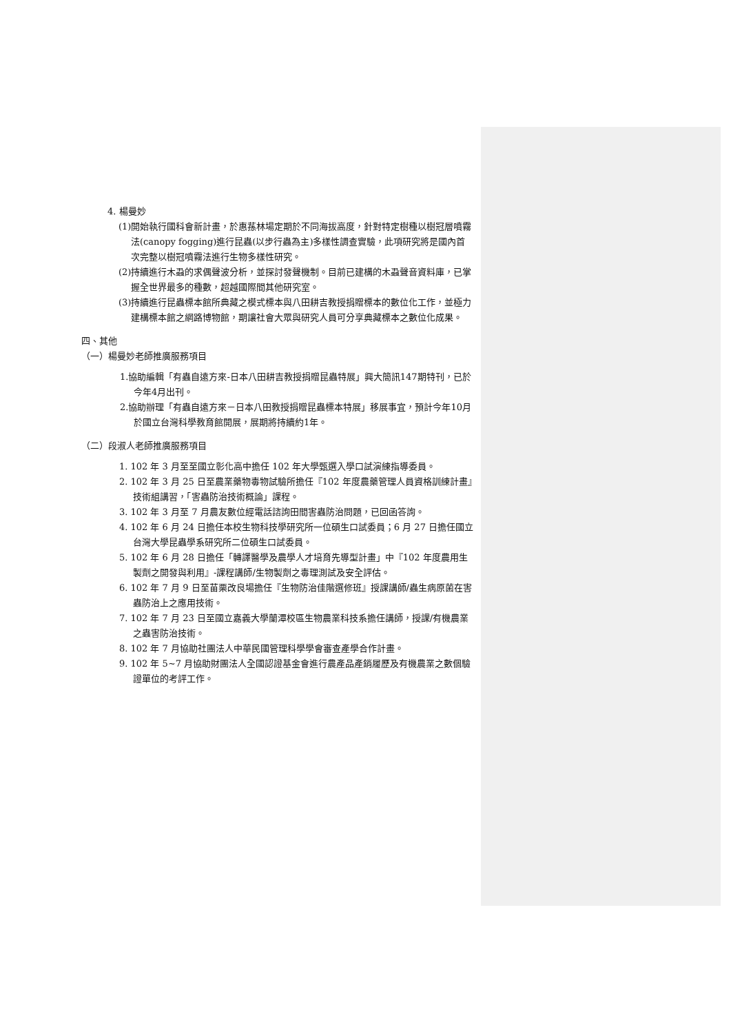4. 楊曼妙
(1)開始執行國科會新計畫，於惠蓀林場定期於不同海拔高度，針對特定樹種以樹冠層噴霧法(canopy fogging)進行昆蟲(以步行蟲為主)多樣性調查實驗，此項研究將是國內首次完整以樹冠噴霧法進行生物多樣性研究。
(2)持續進行木蝨的求偶聲波分析，並探討發聲機制。目前已建構的木蝨聲音資料庫，已掌握全世界最多的種數，超越國際間其他研究室。
(3)持續進行昆蟲標本館所典藏之模式標本與八田耕吉教授捐贈標本的數位化工作，並極力建構標本館之網路博物館，期讓社會大眾與研究人員可分享典藏標本之數位化成果。
四、其他
（一）楊曼妙老師推廣服務項目
1.協助編輯「有蟲自遠方來-日本八田耕吉教授捐贈昆蟲特展」興大簡訊147期特刊，已於今年4月出刊。
2.協助辦理「有蟲自遠方來－日本八田教授捐贈昆蟲標本特展」移展事宜，預計今年10月於國立台灣科學教育館開展，展期將持續約1年。
（二）段淑人老師推廣服務項目
1. 102 年 3 月至至國立彰化高中擔任 102 年大學甄選入學口試演練指導委員。
2. 102 年 3 月 25 日至農業藥物毒物試驗所擔任『102 年度農藥管理人員資格訓練計畫』技術組講習，「害蟲防治技術概論」課程。
3. 102 年 3 月至 7 月農友數位經電話諮詢田間害蟲防治問題，已回函答詢。
4. 102 年 6 月 24 日擔任本校生物科技學研究所一位碩生口試委員；6 月 27 日擔任國立台灣大學昆蟲學系研究所二位碩生口試委員。
5. 102 年 6 月 28 日擔任「轉譯醫學及農學人才培育先導型計畫」中『102 年度農用生製劑之開發與利用』-課程講師/生物製劑之毒理測試及安全評估。
6. 102 年 7 月 9 日至苗栗改良場擔任『生物防治佳階選修班』授課講師/蟲生病原菌在害蟲防治上之應用技術。
7. 102 年 7 月 23 日至國立嘉義大學蘭潭校區生物農業科技系擔任講師，授課/有機農業之蟲害防治技術。
8. 102 年 7 月協助社團法人中華民國管理科學學會審查產學合作計畫。
9. 102 年 5~7 月協助財團法人全國認證基金會進行農產品產銷履歷及有機農業之數個驗證單位的考評工作。